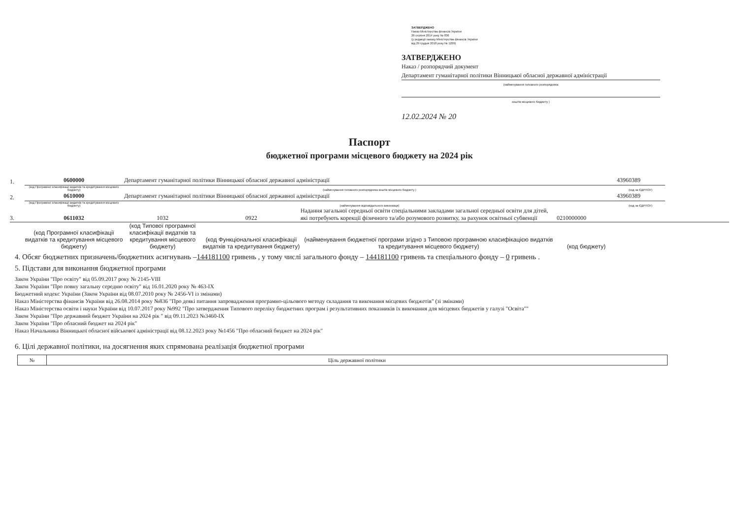ЗАТВЕРДЖЕНО
Наказ Міністерства фінансів України
26 серпня 2014 року № 836
(у редакції наказу Міністерства фінансів України
від 29 грудня 2018 року № 1209)
ЗАТВЕРДЖЕНО
Наказ / розпорядчий документ
Департамент гуманітарної політики Вінницької обласної державної адміністрації
(найменування головного розпорядника
коштів місцевого бюджету )
12.02.2024 № 20
Паспорт
бюджетної програми місцевого бюджету на 2024 рік
1. 0600000 Департамент гуманітарної політики Вінницької обласної державної адміністрації 43960389
(код Програмної класифікації видатків та кредитування місцевого бюджету) (найменування головного розпорядника коштів місцевого бюджету ) (код за ЄДРПОУ)
2. 0610000 Департамент гуманітарної політики Вінницької обласної державної адміністрації 43960389
(код Програмної класифікації видатків та кредитування місцевого бюджету) (найменування відповідального виконавця) (код за ЄДРПОУ)
3. 0611032 1032 0922 Надання загальної середньої освіти спеціальними закладами загальної середньої освіти для дітей, які потребують корекції фізичного та/або розумового розвитку, за рахунок освітньої субвенції 0210000000
(код Програмної класифікації видатків та кредитування місцевого бюджету) (код Типової програмної класифікації видатків та кредитування місцевого бюджету) (код Функціональної класифікації видатків та кредитування бюджету) (найменування бюджетної програми згідно з Типовою програмною класифікацією видатків та кредитування місцевого бюджету) (код бюджету)
4. Обсяг бюджетних призначень/бюджетних асигнувань –144181100 гривень , у тому числі загального фонду – 144181100 гривень та спеціального фонду – 0 гривень .
5. Підстави для виконання бюджетної програми
Закон України "Про освіту" від 05.09.2017 року № 2145-VIII
Закон України "Про повну загальну середню освіту" від 16.01.2020 року № 463-IX
Бюджетний кодекс України (Закон України від 08.07.2010 року № 2456-VI із змінами)
Наказ Міністерства фінансів України від 26.08.2014 року №836 "Про деякі питання запровадження програмно-цільового методу складання та виконання місцевих бюджетів" (зі змінами)
Наказ Міністерства освіти і науки України від 10.07.2017 року №992 "Про затвердження Типового переліку бюджетних програм і результативних показників їх виконання для місцевих бюджетів у галузі "Освіта""
Закон України "Про державний бюджет України на 2024 рік " від 09.11.2023 №3460-IX
Закон України "Про обласний бюджет на 2024 рік"
Наказ Начальника Вінницької обласної військової адміністрації від 08.12.2023 року №1456 "Про обласний бюджет на 2024 рік"
6. Цілі державної політики, на досягнення яких спрямована реалізація бюджетної програми
| № | Ціль державної політики |
| --- | --- |